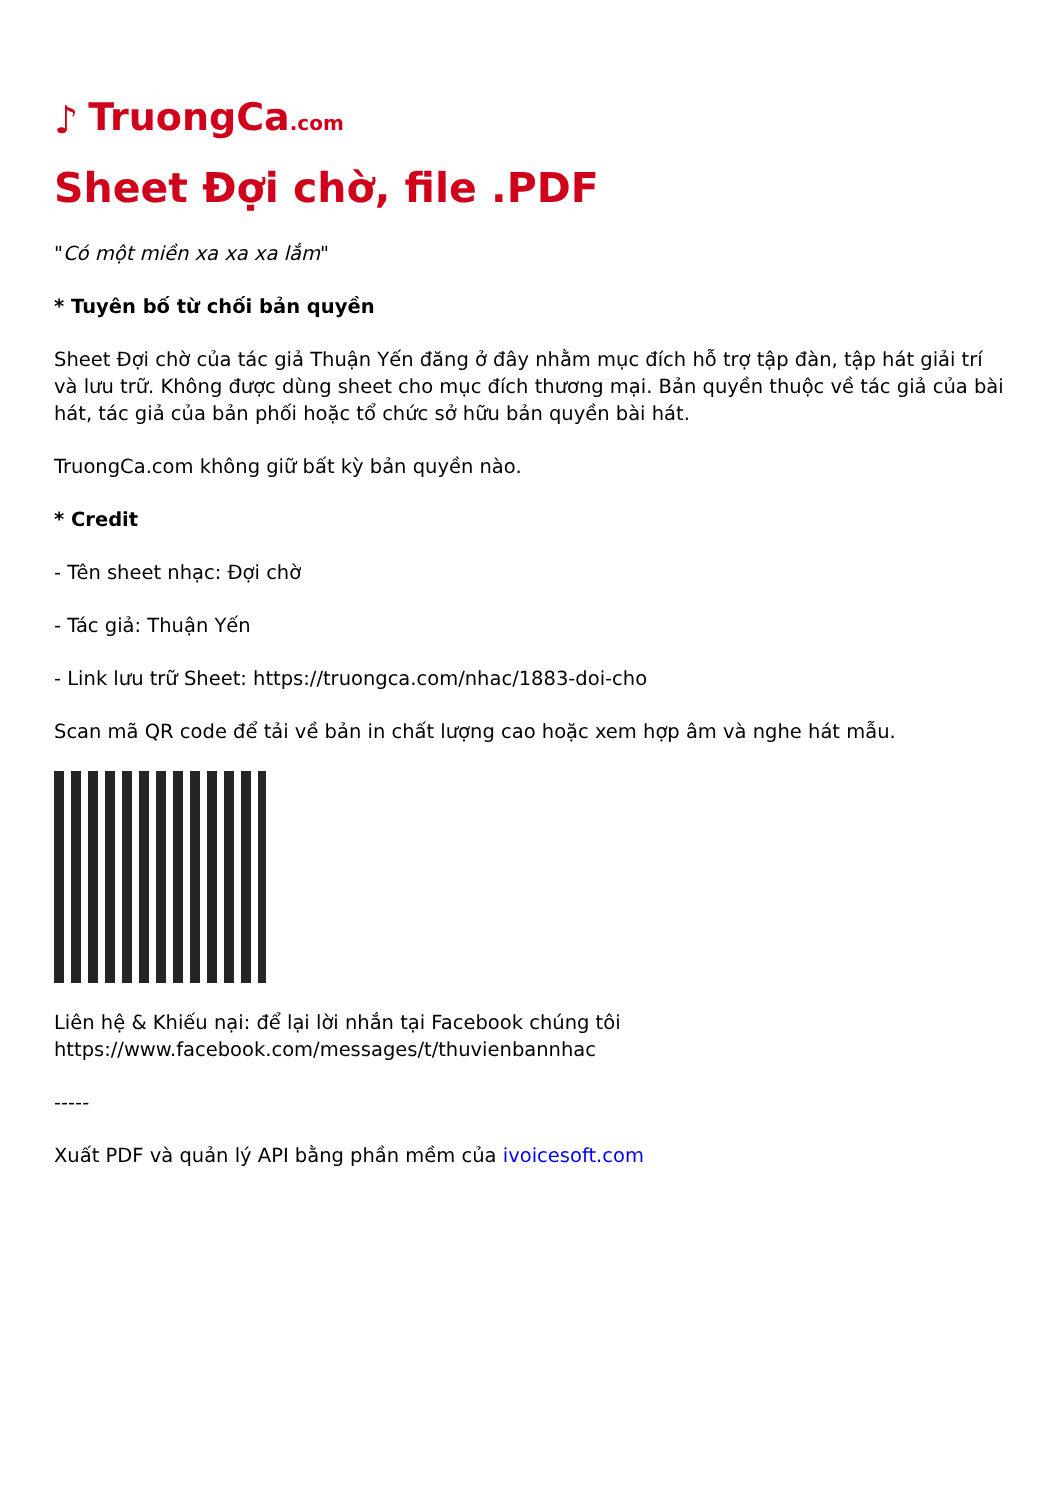♪ TruongCa.com
Sheet Đợi chờ, file .PDF
"Có một miền xa xa xa lắm"
* Tuyên bố từ chối bản quyền
Sheet Đợi chờ của tác giả Thuận Yến đăng ở đây nhằm mục đích hỗ trợ tập đàn, tập hát giải trí và lưu trữ. Không được dùng sheet cho mục đích thương mại. Bản quyền thuộc về tác giả của bài hát, tác giả của bản phối hoặc tổ chức sở hữu bản quyền bài hát.
TruongCa.com không giữ bất kỳ bản quyền nào.
* Credit
- Tên sheet nhạc: Đợi chờ
- Tác giả: Thuận Yến
- Link lưu trữ Sheet: https://truongca.com/nhac/1883-doi-cho
Scan mã QR code để tải về bản in chất lượng cao hoặc xem hợp âm và nghe hát mẫu.
Liên hệ & Khiếu nại: để lại lời nhắn tại Facebook chúng tôi
https://www.facebook.com/messages/t/thuvienbannhac
-----
Xuất PDF và quản lý API bằng phần mềm của ivoicesoft.com